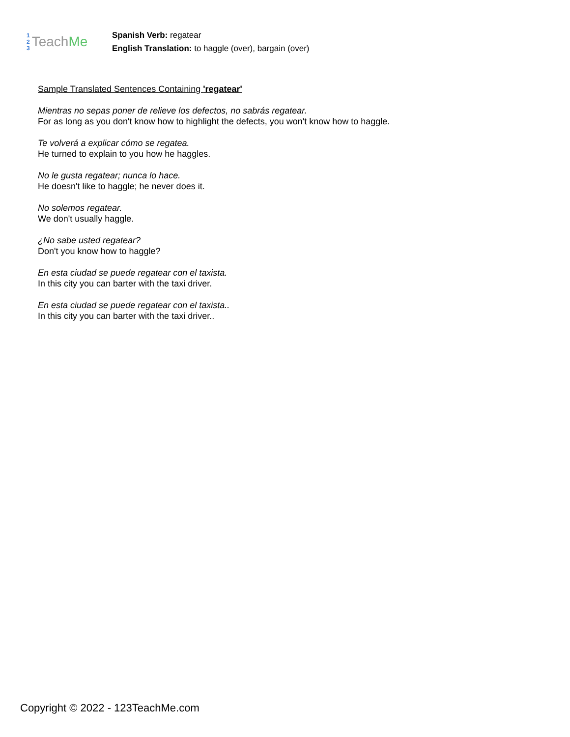1
2
3
Teach Me
Spanish Verb: regatear
English Translation: to haggle (over), bargain (over)
Sample Translated Sentences Containing 'regatear'
Mientras no sepas poner de relieve los defectos, no sabrás regatear.
For as long as you don't know how to highlight the defects, you won't know how to haggle.
Te volverá a explicar cómo se regatea.
He turned to explain to you how he haggles.
No le gusta regatear; nunca lo hace.
He doesn't like to haggle; he never does it.
No solemos regatear.
We don't usually haggle.
¿No sabe usted regatear?
Don't you know how to haggle?
En esta ciudad se puede regatear con el taxista.
In this city you can barter with the taxi driver.
En esta ciudad se puede regatear con el taxista..
In this city you can barter with the taxi driver..
Copyright © 2022 - 123TeachMe.com